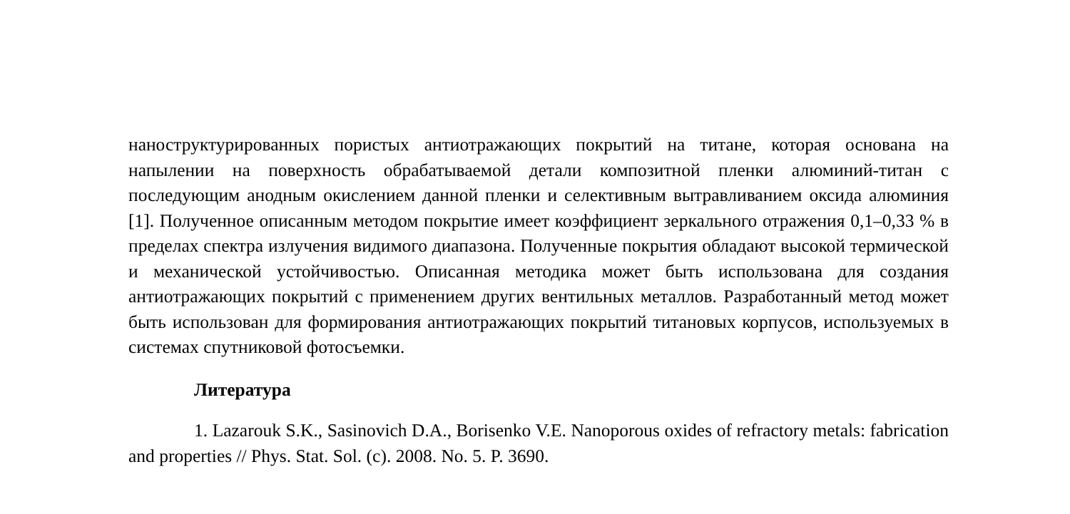наноструктурированных пористых антиотражающих покрытий на титане, которая основана на напылении на поверхность обрабатываемой детали композитной пленки алюминий-титан с последующим анодным окислением данной пленки и селективным вытравливанием оксида алюминия [1]. Полученное описанным методом покрытие имеет коэффициент зеркального отражения 0,1–0,33 % в пределах спектра излучения видимого диапазона. Полученные покрытия обладают высокой термической и механической устойчивостью. Описанная методика может быть использована для создания антиотражающих покрытий с применением других вентильных металлов. Разработанный метод может быть использован для формирования антиотражающих покрытий титановых корпусов, используемых в системах спутниковой фотосъемки.
Литература
1. Lazarouk S.K., Sasinovich D.A., Borisenko V.E. Nanoporous oxides of refractory metals: fabrication and properties // Phys. Stat. Sol. (c). 2008. No. 5. P. 3690.